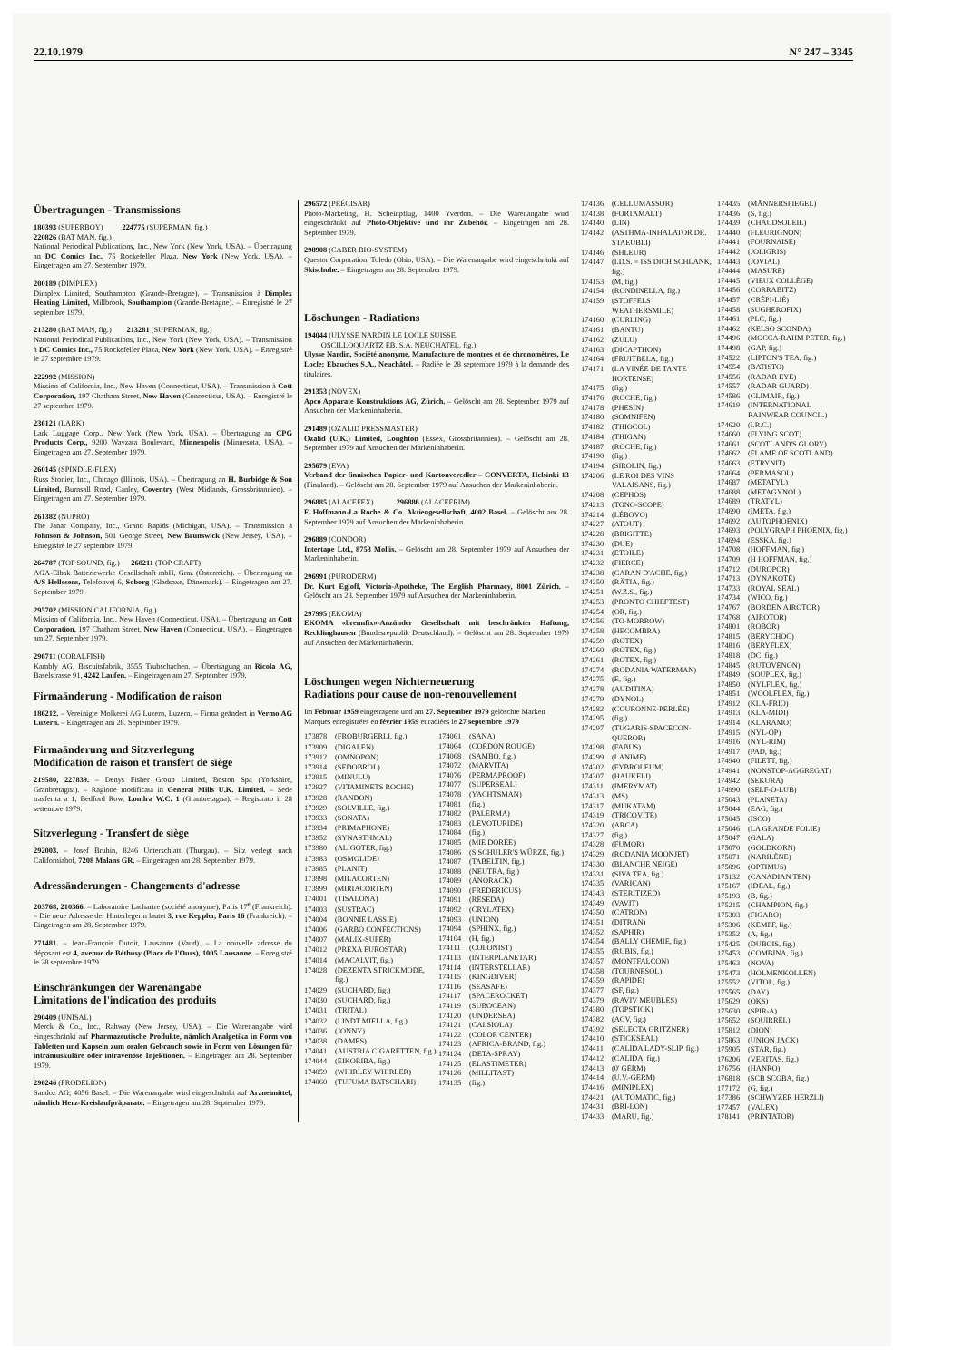22.10.1979 N° 247 – 3345
Übertragungen - Transmissions
180393 (SUPERBOY) 224775 (SUPERMAN, fig.)
220826 (BAT MAN, fig.)
National Periodical Publications, Inc., New York (New York, USA). – Übertragung an DC Comics Inc., 75 Rockefeller Plaza, New York (New York, USA). – Eingetragen am 27. September 1979.
200189 (DIMPLEX)
Dimplex Limited, Southampton (Grande-Bretagne). – Transmission à Dimplex Heating Limited, Millbrook, Southampton (Grande-Bretagne). – Enregistré le 27 septembre 1979.
213280 (BAT MAN, fig.) 213281 (SUPERMAN, fig.)
National Periodical Publications, Inc., New York (New York, USA). – Transmission à DC Comics Inc., 75 Rockefeller Plaza, New York (New York, USA). – Enregistré le 27 septembre 1979.
222992 (MISSION)
Mission of California, Inc., New Haven (Connecticut, USA). – Transmission à Cott Corporation, 197 Chatham Street, New Haven (Connecticut, USA). – Enregistré le 27 septembre 1979.
236121 (LARK)
Lark Luggage Corp., New York (New York, USA). – Übertragung an CPG Products Corp., 9200 Wayzata Boulevard, Minneapolis (Minnesota, USA). – Eingetragen am 27. September 1979.
260145 (SPINDLE-FLEX)
Russ Stonier, Inc., Chicago (Illinois, USA). – Übertragung an H. Burbidge & Son Limited, Burnsall Road, Canley, Coventry (West Midlands, Grossbritannien). – Eingetragen am 27. September 1979.
261382 (NUPRO)
The Janar Company, Inc., Grand Rapids (Michigan, USA). – Transmission à Johnson & Johnson, 501 George Street, New Brunswick (New Jersey, USA). – Enregistré le 27 septembre 1979.
264787 (TOP SOUND, fig.) 268211 (TOP CRAFT)
AGA-Elbak Batteriewerke Gesellschaft mbH, Graz (Österreich). – Übertragung an A/S Hellesens, Telefonvej 6, Soborg (Gladsaxe, Dänemark). – Eingetragen am 27. September 1979.
295702 (MISSION CALIFORNIA, fig.)
Mission of California, Inc., New Haven (Connecticut, USA). – Übertragung an Cott Corporation, 197 Chatham Street, New Haven (Connecticut, USA). – Eingetragen am 27. September 1979.
296711 (CORALFISH)
Kambly AG, Biscuitsfabrik, 3555 Trubschachen. – Übertragung an Ricola AG, Baselstrasse 91, 4242 Laufen. – Eingetragen am 27. September 1979.
Firmaänderung - Modification de raison
186212. – Vereinigte Molkerei AG Luzern, Luzern. – Firma geändert in Vermo AG Luzern. – Eingetragen am 28. September 1979.
Firmaänderung und Sitzverlegung
Modification de raison et transfert de siège
219580, 227839. – Denys Fisher Group Limited, Boston Spa (Yorkshire, Granbretagna). – Ragione modificata in General Mills U.K. Limited. – Sede trasferita a 1, Bedford Row, Londra W.C. 1 (Granbretagna). – Registrato il 28 settembre 1979.
Sitzverlegung - Transfert de siège
292003. – Josef Bruhin, 8246 Unterschlatt (Thurgau). – Sitz verlegt nach Californiahof, 7208 Malans GR. – Eingetragen am 28. September 1979.
Adressänderungen - Changements d'adresse
203768, 210366. – Laboratoire Lachartre (société anonyme), Paris 17<sup>e</sup> (Frankreich). – Die neue Adresse der Hinterlegerin lautet 3, rue Keppler, Paris 16 (Frankreich). – Eingetragen am 28. September 1979.
271481. – Jean-François Dutoit, Lausanne (Vaud). – La nouvelle adresse du déposant est 4, avenue de Béthusy (Place de l'Ours), 1005 Lausanne. – Enregistré le 28 septembre 1979.
Einschränkungen der Warenangabe
Limitations de l'indication des produits
290409 (UNISAL)
Merck & Co., Inc., Rahway (New Jersey, USA). – Die Warenangabe wird eingeschränkt auf Pharmazeutische Produkte, nämlich Analgetika in Form von Tabletten und Kapseln zum oralen Gebrauch sowie in Form von Lösungen für intramuskuläre oder intravenöse Injektionen. – Eingetragen am 28. September 1979.
296246 (PRODELION)
Sandoz AG, 4056 Basel. – Die Warenangabe wird eingeschränkt auf Arzneimittel, nämlich Herz-Kreislaufpräparate. – Eingetragen am 28. September 1979.
296572 (PRÉCISAR)
Photo-Marketing, H. Scheinpflug, 1400 Yverdon. – Die Warenangabe wird eingeschränkt auf Photo-Objektive und ihr Zubehör. – Eingetragen am 28. September 1979.
298908 (CABER BIO-SYSTEM)
Questor Corporation, Toledo (Ohio, USA). – Die Warenangabe wird eingeschränkt auf Skischuhe. – Eingetragen am 28. September 1979.
Löschungen - Radiations
194044 (ULYSSE NARDIN LE LOCLE SUISSE
OSCILLOQUARTZ EB. S.A. NEUCHATEL, fig.)
Ulysse Nardin, Société anonyme, Manufacture de montres et de chronomètres, Le Locle; Ebauches S.A., Neuchâtel. – Radiée le 28 septembre 1979 à la demande des titulaires.
291353 (NOVEX)
Apco Apparate Konstruktions AG, Zürich. – Gelöscht am 28. September 1979 auf Ansuchen der Markeninhaberin.
291489 (OZALID PRESSMASTER)
Ozalid (U.K.) Limited, Loughton (Essex, Grossbritannien). – Gelöscht am 28. September 1979 auf Ansuchen der Markeninhaberin.
295679 (EVA)
Verband der finnischen Papier- und Kartonveredler – CONVERTA, Helsinki 13 (Finnland). – Gelöscht am 28. September 1979 auf Ansuchen der Markeninhaberin.
296885 (ALACEFEX) 296886 (ALACEFRIM)
F. Hoffmann-La Roche & Co. Aktiengesellschaft, 4002 Basel. – Gelöscht am 28. September 1979 auf Ansuchen der Markeninhaberin.
296889 (CONDOR)
Intertape Ltd., 8753 Mollis. – Gelöscht am 28. September 1979 auf Ansuchen der Markeninhaberin.
296991 (PURODERM)
Dr. Kurt Egloff, Victoria-Apotheke, The English Pharmacy, 8001 Zürich. – Gelöscht am 28. September 1979 auf Ansuchen der Markeninhaberin.
297995 (EKOMA)
EKOMA «brennfix»-Anzünder Gesellschaft mit beschränkter Haftung, Recklinghausen (Bundesrepublik Deutschland). – Gelöscht am 28. September 1979 auf Ansuchen der Markeninhaberin.
Löschungen wegen Nichterneuerung
Radiations pour cause de non-renouvellement
Im Februar 1959 eingetragene und am 27. September 1979 gelöschte Marken
Marques enregistrées en février 1959 et radiées le 27 septembre 1979
| 173878 | (FROBURGERLI, fig.) |
| 173909 | (DIGALEN) |
| 173912 | (OMNOPON) |
| 173914 | (SEDOBROL) |
| 173915 | (MINULU) |
| 173927 | (VITAMINETS ROCHE) |
| 173928 | (RANDON) |
| 173929 | (SOLVILLE, fig.) |
| 173933 | (SONATA) |
| 173934 | (PRIMAPHONE) |
| 173952 | (SYNASTHMAL) |
| 173980 | (ALIGOTER, fig.) |
| 173983 | (OSMOLIDE) |
| 173985 | (PLANIT) |
| 173998 | (MILACORTEN) |
| 173999 | (MIRIACORTEN) |
| 174001 | (TISALONA) |
| 174003 | (SUSTRAC) |
| 174004 | (BONNIE LASSIE) |
| 174006 | (GARBO CONFECTIONS) |
| 174007 | (MALIX-SUPER) |
| 174012 | (PREXA EUROSTAR) |
| 174014 | (MACALVIT, fig.) |
| 174028 | (DEZENTA STRICKMODE, fig.) |
| 174029 | (SUCHARD, fig.) |
| 174030 | (SUCHARD, fig.) |
| 174031 | (TRITAL) |
| 174032 | (LINDT MIELLA, fig.) |
| 174036 | (JONNY) |
| 174038 | (DAMES) |
| 174041 | (AUSTRIA CIGARETTEN, fig.) |
| 174044 | (EIKORIBA, fig.) |
| 174059 | (WHIRLEY WHIRLER) |
| 174060 | (TUFUMA BATSCHARI) |
| 174061 | (SANA) |
| 174064 | (CORDON ROUGE) |
| 174068 | (SAMBO, fig.) |
| 174072 | (MARVITA) |
| 174076 | (PERMAPROOF) |
| 174077 | (SUPERSEAL) |
| 174078 | (YACHTSMAN) |
| 174081 | (fig.) |
| 174082 | (PALERMA) |
| 174083 | (LEVOTURIDE) |
| 174084 | (fig.) |
| 174085 | (MIE DORÉE) |
| 174086 | (S SCHULER'S WÜRZE, fig.) |
| 174087 | (TABELTIN, fig.) |
| 174088 | (NEUTRA, fig.) |
| 174089 | (ANORACK) |
| 174090 | (FREDERICUS) |
| 174091 | (RESEDA) |
| 174092 | (CRYLATEX) |
| 174093 | (UNION) |
| 174094 | (SPHINX, fig.) |
| 174104 | (H, fig.) |
| 174111 | (COLONIST) |
| 174113 | (INTERPLANETAR) |
| 174114 | (INTERSTELLAR) |
| 174115 | (KINGDIVER) |
| 174116 | (SEASAFE) |
| 174117 | (SPACEROCKET) |
| 174119 | (SUBOCEAN) |
| 174120 | (UNDERSEA) |
| 174121 | (CALSIOLA) |
| 174122 | (COLOR CENTER) |
| 174123 | (AFRICA-BRAND, fig.) |
| 174124 | (DETA-SPRAY) |
| 174125 | (ELASTIMETER) |
| 174126 | (MILLITAST) |
| 174135 | (fig.) |
| 174136 | (CELLUMASSOR) |
| 174138 | (FORTAMALT) |
| 174140 | (LIN) |
| 174142 | (ASTHMA-INHALATOR DR. STAEUBLI) |
| 174146 | (SHLEUR) |
| 174147 | (I.D.S. = ISS DICH SCHLANK, fig.) |
| 174153 | (M, fig.) |
| 174154 | (RONDINELLA, fig.) |
| 174159 | (STOFFELS WEATHERSMILE) |
| 174160 | (CURLING) |
| 174161 | (BANTU) |
| 174162 | (ZULU) |
| 174163 | (DICAPTHON) |
| 174164 | (FRUITBELA, fig.) |
| 174171 | (LA VINÉE DE TANTE HORTENSE) |
| 174175 | (fig.) |
| 174176 | (ROCHE, fig.) |
| 174178 | (PHESIN) |
| 174180 | (SOMNIFEN) |
| 174182 | (THIOCOL) |
| 174184 | (THIGAN) |
| 174187 | (ROCHE, fig.) |
| 174190 | (fig.) |
| 174194 | (SIROLIN, fig.) |
| 174206 | (LE ROI DES VINS VALAISANS, fig.) |
| 174208 | (CEPHOS) |
| 174213 | (TONO-SCOPE) |
| 174214 | (LÉBOVO) |
| 174227 | (ATOUT) |
| 174228 | (BRIGITTE) |
| 174230 | (DUE) |
| 174231 | (ETOILE) |
| 174232 | (FIERCE) |
| 174238 | (CARAN D'ACHE, fig.) |
| 174250 | (RÄTIA, fig.) |
| 174251 | (W.Z.S., fig.) |
| 174253 | (PRONTO CHIEFTEST) |
| 174254 | (OR, fig.) |
| 174256 | (TO-MORROW) |
| 174258 | (HECOMBRA) |
| 174259 | (ROTEX) |
| 174260 | (ROTEX, fig.) |
| 174261 | (ROTEX, fig.) |
| 174274 | (RODANIA WATERMAN) |
| 174275 | (E, fig.) |
| 174278 | (AUDITINA) |
| 174279 | (DYNOL) |
| 174282 | (COURONNE-PERLÉE) |
| 174295 | (fig.) |
| 174297 | (TUGARIS-SPACECON-QUEROR) |
| 174298 | (FABUS) |
| 174299 | (LANIME) |
| 174302 | (FYBROLEUM) |
| 174307 | (HAUKELI) |
| 174311 | (IMERYMAT) |
| 174313 | (MS) |
| 174317 | (MUKATAM) |
| 174319 | (TRICOVITE) |
| 174320 | (ARCA) |
| 174327 | (fig.) |
| 174328 | (FUMOR) |
| 174329 | (RODANIA MOONJET) |
| 174330 | (BLANCHE NEIGE) |
| 174331 | (SIVA TEA, fig.) |
| 174335 | (VARICAN) |
| 174343 | (STERITIZED) |
| 174349 | (VAVIT) |
| 174350 | (CATRON) |
| 174351 | (DITRAN) |
| 174352 | (SAPHIR) |
| 174354 | (BALLY CHEMIE, fig.) |
| 174355 | (RUBIS, fig.) |
| 174357 | (MONTFALCON) |
| 174358 | (TOURNESOL) |
| 174359 | (RAPIDE) |
| 174377 | (SF, fig.) |
| 174379 | (RAVIV MEUBLES) |
| 174380 | (TOPSTICK) |
| 174382 | (ACV, fig.) |
| 174392 | (SELECTA GRITZNER) |
| 174410 | (STICKSEAL) |
| 174411 | (CALIDA LADY-SLIP, fig.) |
| 174412 | (CALIDA, fig.) |
| 174413 | (0' GERM) |
| 174414 | (U.V.-GERM) |
| 174416 | (MINIPLEX) |
| 174421 | (AUTOMATIC, fig.) |
| 174431 | (BRI-LON) |
| 174433 | (MARU, fig.) |
| 174435 | (MÄNNERSPIEGEL) |
| 174436 | (S, fig.) |
| 174439 | (CHAUDSOLEIL) |
| 174440 | (FLEURIGNON) |
| 174441 | (FOURNAISE) |
| 174442 | (JOLIGRIS) |
| 174443 | (JOVIAL) |
| 174444 | (MASURE) |
| 174445 | (VIEUX COLLÈGE) |
| 174456 | (CORRABITZ) |
| 174457 | (CRÉPI-LIÉ) |
| 174458 | (SUGHEROFIX) |
| 174461 | (PLC, fig.) |
| 174462 | (KELSO SCONDA) |
| 174496 | (MOCCA-RAHM PETER, fig.) |
| 174498 | (GAP, fig.) |
| 174522 | (LIPTON'S TEA, fig.) |
| 174554 | (BATISTO) |
| 174556 | (RADAR EYE) |
| 174557 | (RADAR GUARD) |
| 174586 | (CLIMAIR, fig.) |
| 174619 | (INTERNATIONAL RAINWEAR COUNCIL) |
| 174620 | (I.R.C.) |
| 174660 | (FLYING SCOT) |
| 174661 | (SCOTLAND'S GLORY) |
| 174662 | (FLAME OF SCOTLAND) |
| 174663 | (ETRYNIT) |
| 174664 | (PERMASOL) |
| 174687 | (METATYL) |
| 174688 | (METAGYNOL) |
| 174689 | (TRATYL) |
| 174690 | (IMETA, fig.) |
| 174692 | (AUTOPHOENIX) |
| 174693 | (POLYGRAPH PHOENIX, fig.) |
| 174694 | (ESSKA, fig.) |
| 174708 | (HOFFMAN, fig.) |
| 174709 | (H HOFFMAN, fig.) |
| 174712 | (DUROPOR) |
| 174713 | (DYNAKOTE) |
| 174733 | (ROYAL SEAL) |
| 174734 | (WICO, fig.) |
| 174767 | (BORDEN AIROTOR) |
| 174768 | (AIROTOR) |
| 174801 | (ROBOR) |
| 174815 | (BERYCHOC) |
| 174816 | (BERYFLEX) |
| 174818 | (DC, fig.) |
| 174845 | (RUTOVENON) |
| 174849 | (SOUPLEX, fig.) |
| 174850 | (NYLFLEX, fig.) |
| 174851 | (WOOLFLEX, fig.) |
| 174912 | (KLA-FRIO) |
| 174913 | (KLA-MIDI) |
| 174914 | (KLARAMO) |
| 174915 | (NYL-OP) |
| 174916 | (NYL-RIM) |
| 174917 | (PAD, fig.) |
| 174940 | (FILETT, fig.) |
| 174941 | (NONSTOP-AGGREGAT) |
| 174942 | (SEKURA) |
| 174990 | (SELF-O-LUB) |
| 175043 | (PLANETA) |
| 175044 | (EAG, fig.) |
| 175045 | (ISCO) |
| 175046 | (LA GRANDE FOLIE) |
| 175047 | (GALA) |
| 175070 | (GOLDKORN) |
| 175071 | (NARILÈNE) |
| 175096 | (OPTIMUS) |
| 175132 | (CANADIAN TEN) |
| 175167 | (IDEAL, fig.) |
| 175193 | (B, fig.) |
| 175215 | (CHAMPION, fig.) |
| 175303 | (FIGARO) |
| 175306 | (KEMPF, fig.) |
| 175352 | (A, fig.) |
| 175425 | (DUBOIS, fig.) |
| 175453 | (COMBINA, fig.) |
| 175463 | (NOVA) |
| 175473 | (HOLMENKOLLEN) |
| 175552 | (VITOL, fig.) |
| 175565 | (DAY) |
| 175629 | (OKS) |
| 175630 | (SPIR-A) |
| 175652 | (SQUIRREL) |
| 175812 | (DION) |
| 175863 | (UNION JACK) |
| 175905 | (STAR, fig.) |
| 176206 | (VERITAS, fig.) |
| 176756 | (HANRO) |
| 176818 | (SCB SCOBA, fig.) |
| 177172 | (G, fig.) |
| 177386 | (SCHWYZER HERZLI) |
| 177457 | (VALEX) |
| 178141 | (PRINTATOR) |